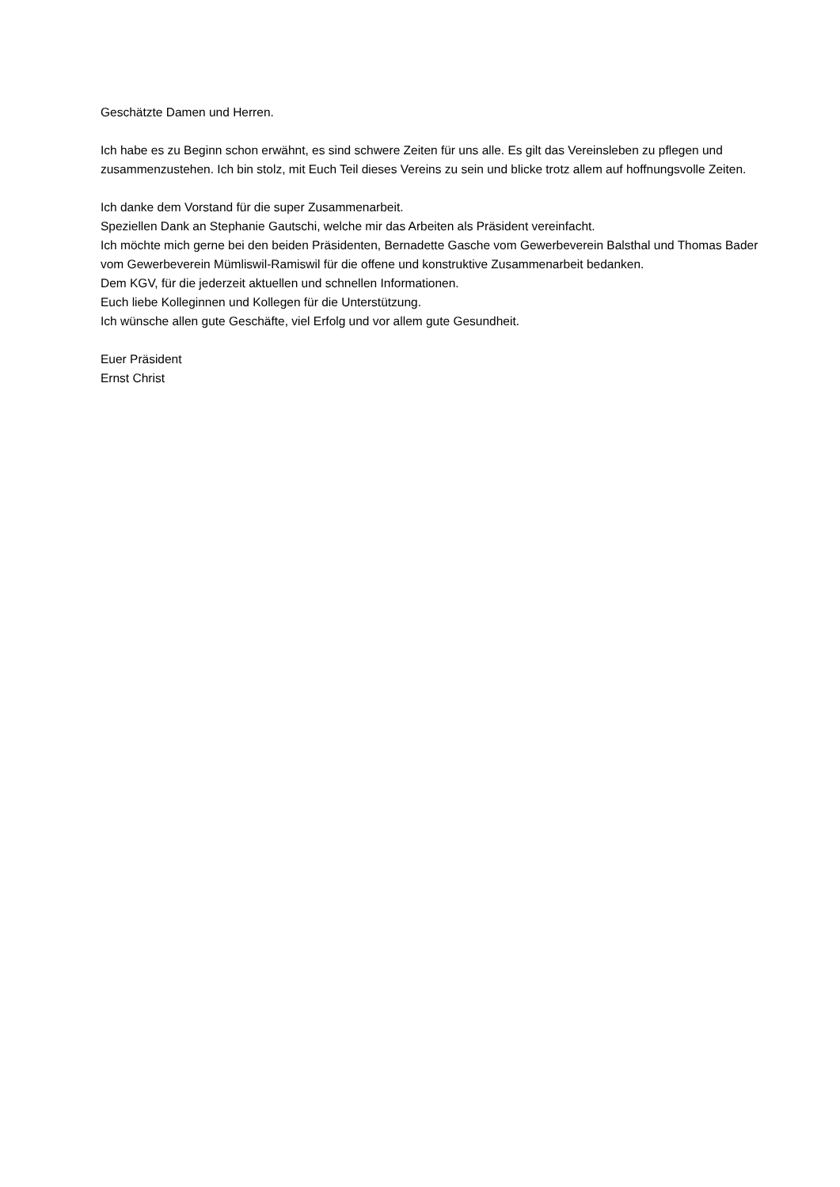Geschätzte Damen und Herren.
Ich habe es zu Beginn schon erwähnt, es sind schwere Zeiten für uns alle. Es gilt das Vereinsleben zu pflegen und zusammenzustehen. Ich bin stolz, mit Euch Teil dieses Vereins zu sein und blicke trotz allem auf hoffnungsvolle Zeiten.
Ich danke dem Vorstand für die super Zusammenarbeit.
Speziellen Dank an Stephanie Gautschi, welche mir das Arbeiten als Präsident vereinfacht.
Ich möchte mich gerne bei den beiden Präsidenten, Bernadette Gasche vom Gewerbeverein Balsthal und Thomas Bader vom Gewerbeverein Mümliswil-Ramiswil für die offene und konstruktive Zusammenarbeit bedanken.
Dem KGV, für die jederzeit aktuellen und schnellen Informationen.
Euch liebe Kolleginnen und Kollegen für die Unterstützung.
Ich wünsche allen gute Geschäfte, viel Erfolg und vor allem gute Gesundheit.
Euer Präsident
Ernst Christ